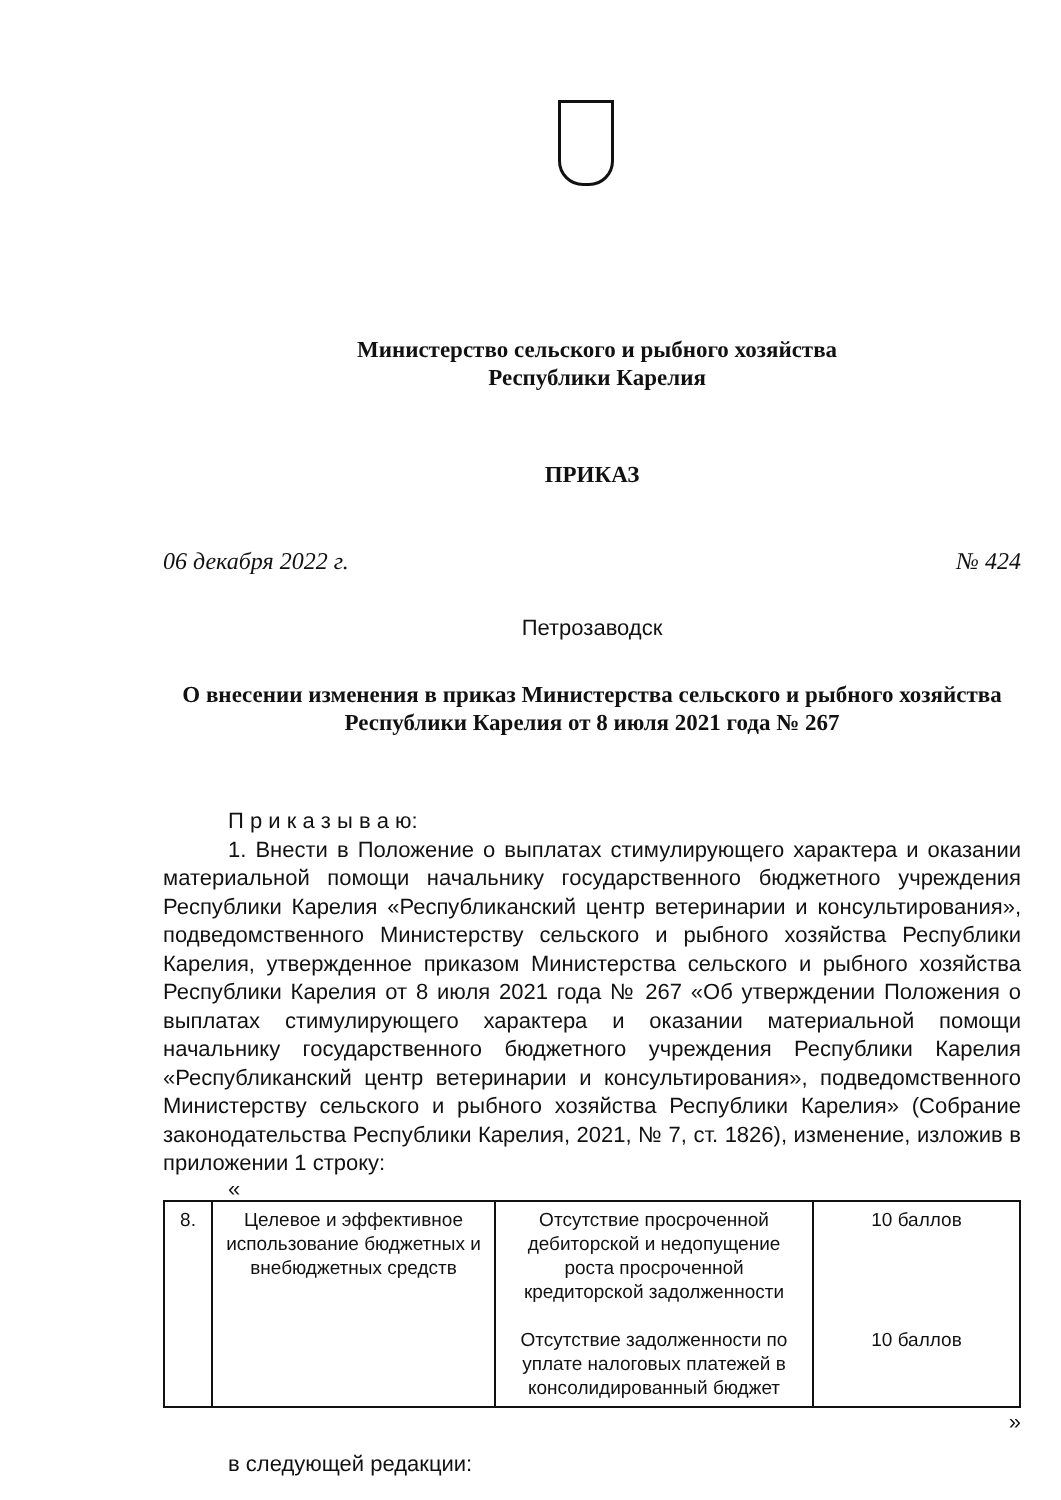Министерство сельского и рыбного хозяйства
Республики Карелия
ПРИКАЗ
06 декабря 2022 г. № 424
Петрозаводск
О внесении изменения в приказ Министерства сельского и рыбного хозяйства Республики Карелия от 8 июля 2021 года № 267
П р и к а з ы в а ю:
1. Внести в Положение о выплатах стимулирующего характера и оказании материальной помощи начальнику государственного бюджетного учреждения Республики Карелия «Республиканский центр ветеринарии и консультирования», подведомственного Министерству сельского и рыбного хозяйства Республики Карелия, утвержденное приказом Министерства сельского и рыбного хозяйства Республики Карелия от 8 июля 2021 года № 267 «Об утверждении Положения о выплатах стимулирующего характера и оказании материальной помощи начальнику государственного бюджетного учреждения Республики Карелия «Республиканский центр ветеринарии и консультирования», подведомственного Министерству сельского и рыбного хозяйства Республики Карелия» (Собрание законодательства Республики Карелия, 2021, № 7, ст. 1826), изменение, изложив в приложении 1 строку:
«
| 8. | Целевое и эффективное использование бюджетных и внебюджетных средств | Отсутствие просроченной дебиторской и недопущение роста просроченной кредиторской задолженности Отсутствие задолженности по уплате налоговых платежей в консолидированный бюджет | 10 баллов 10 баллов |
»
в следующей редакции: